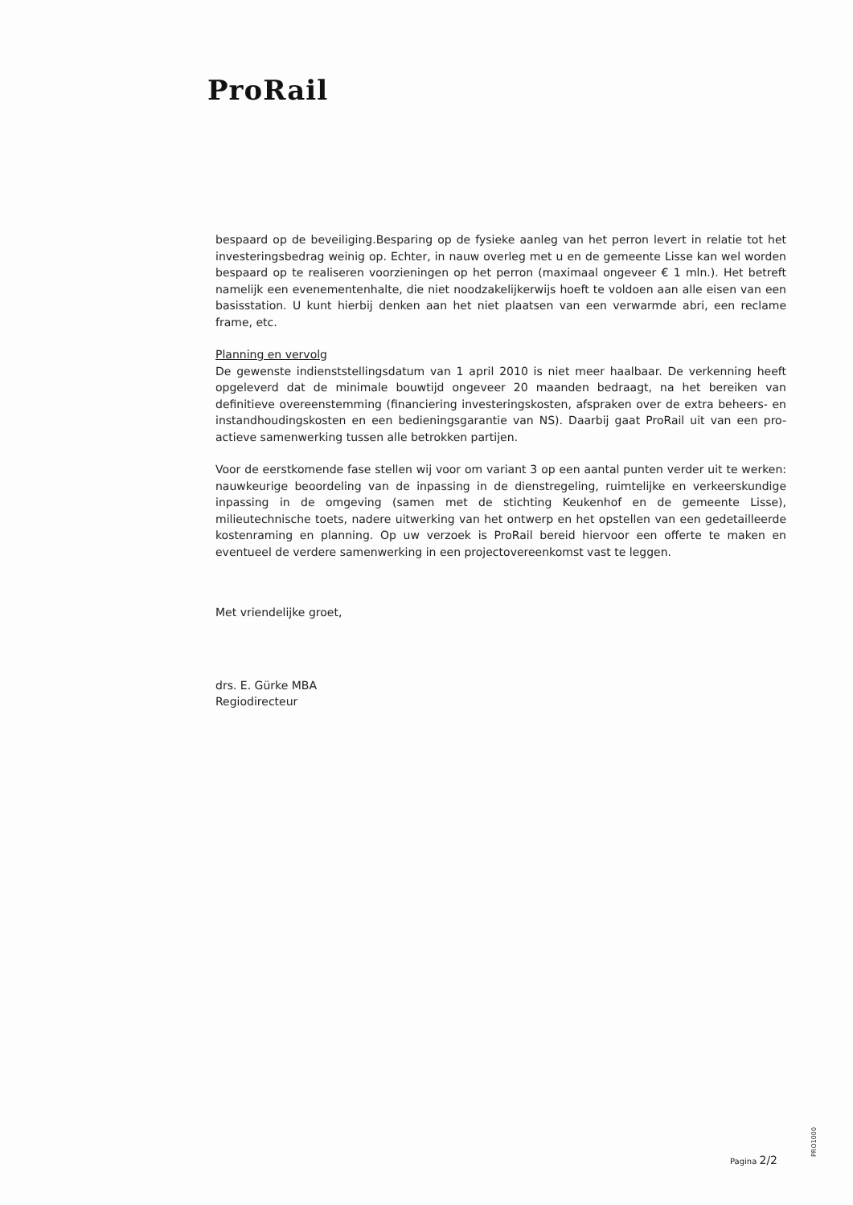ProRail
bespaard op de beveiliging.Besparing op de fysieke aanleg van het perron levert in relatie tot het investeringsbedrag weinig op. Echter, in nauw overleg met u en de gemeente Lisse kan wel worden bespaard op te realiseren voorzieningen op het perron (maximaal ongeveer € 1 mln.). Het betreft namelijk een evenementenhalte, die niet noodzakelijkerwijs hoeft te voldoen aan alle eisen van een basisstation. U kunt hierbij denken aan het niet plaatsen van een verwarmde abri, een reclame frame, etc.
Planning en vervolg
De gewenste indienststellingsdatum van 1 april 2010 is niet meer haalbaar. De verkenning heeft opgeleverd dat de minimale bouwtijd ongeveer 20 maanden bedraagt, na het bereiken van definitieve overeenstemming (financiering investeringskosten, afspraken over de extra beheers- en instandhoudingskosten en een bedieningsgarantie van NS). Daarbij gaat ProRail uit van een pro-actieve samenwerking tussen alle betrokken partijen.
Voor de eerstkomende fase stellen wij voor om variant 3 op een aantal punten verder uit te werken: nauwkeurige beoordeling van de inpassing in de dienstregeling, ruimtelijke en verkeerskundige inpassing in de omgeving (samen met de stichting Keukenhof en de gemeente Lisse), milieutechnische toets, nadere uitwerking van het ontwerp en het opstellen van een gedetailleerde kostenraming en planning. Op uw verzoek is ProRail bereid hiervoor een offerte te maken en eventueel de verdere samenwerking in een projectovereenkomst vast te leggen.
Met vriendelijke groet,
drs. E. Gürke MBA
Regiodirecteur
Pagina 2/2 PRO1000